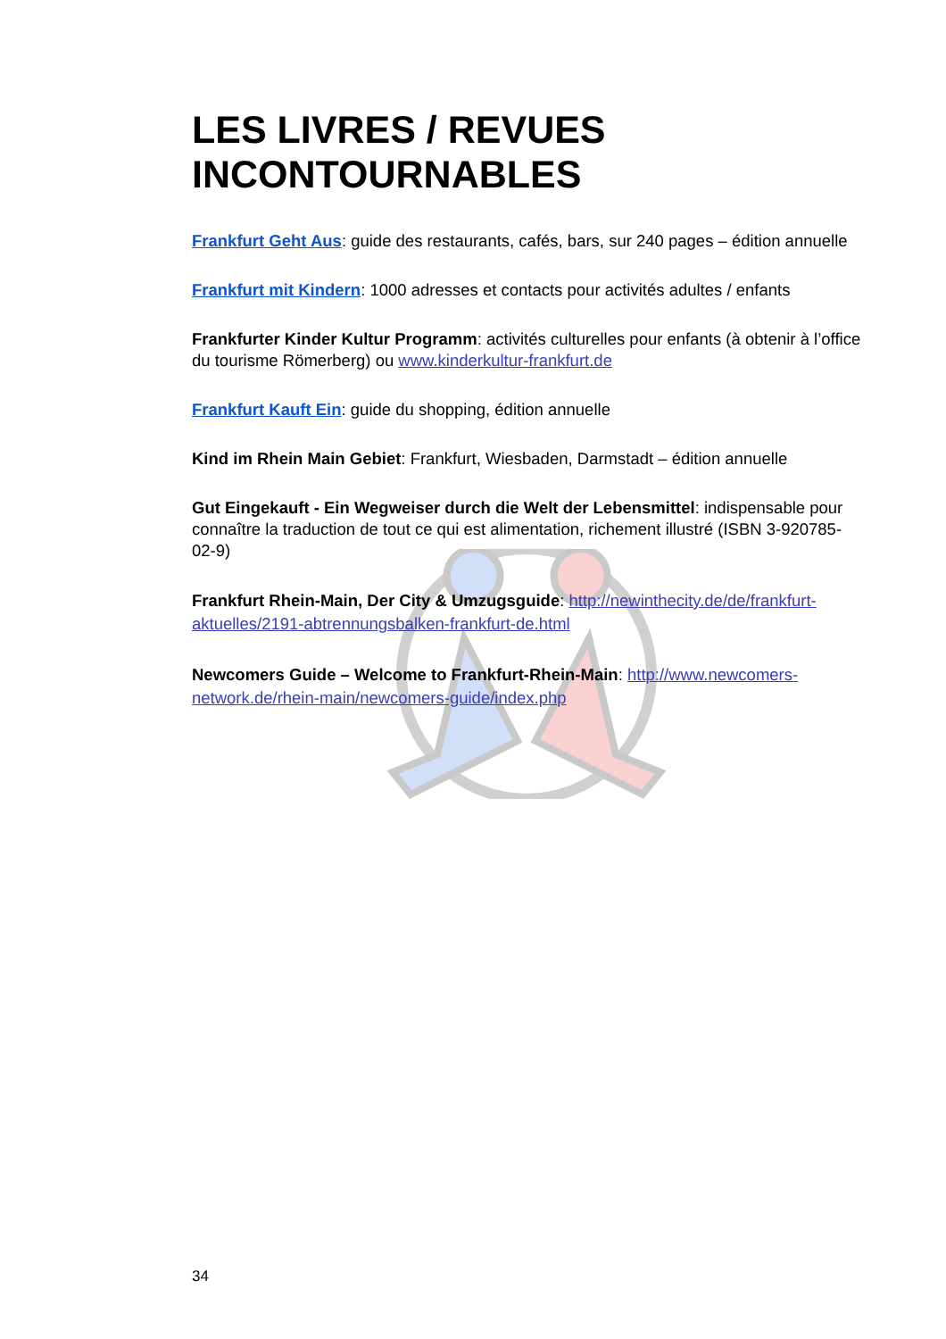LES LIVRES / REVUES INCONTOURNABLES
Frankfurt Geht Aus: guide des restaurants, cafés, bars, sur 240 pages – édition annuelle
Frankfurt mit Kindern: 1000 adresses et contacts pour activités adultes / enfants
Frankfurter Kinder Kultur Programm: activités culturelles pour enfants (à obtenir à l’office du tourisme Römerberg) ou www.kinderkultur-frankfurt.de
Frankfurt Kauft Ein: guide du shopping, édition annuelle
Kind im Rhein Main Gebiet: Frankfurt, Wiesbaden, Darmstadt – édition annuelle
Gut Eingekauft - Ein Wegweiser durch die Welt der Lebensmittel: indispensable pour connaître la traduction de tout ce qui est alimentation, richement illustré (ISBN 3-920785-02-9)
Frankfurt Rhein-Main, Der City & Umzugsguide: http://newinthecity.de/de/frankfurt-aktuelles/2191-abtrennungsbalken-frankfurt-de.html
Newcomers Guide – Welcome to Frankfurt-Rhein-Main: http://www.newcomers-network.de/rhein-main/newcomers-guide/index.php
34